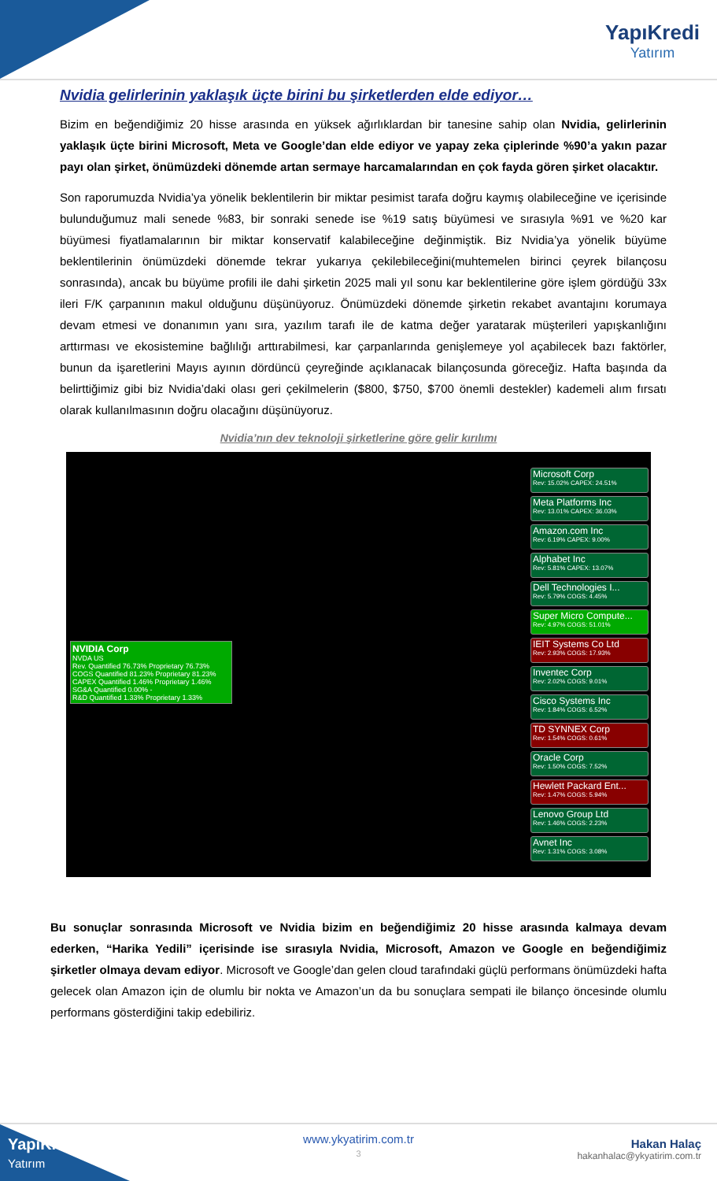YapıKredi
Yatırım
Nvidia gelirlerinin yaklaşık üçte birini bu şirketlerden elde ediyor…
Bizim en beğendiğimiz 20 hisse arasında en yüksek ağırlıklardan bir tanesine sahip olan Nvidia, gelirlerinin yaklaşık üçte birini Microsoft, Meta ve Google’dan elde ediyor ve yapay zeka çiplerinde %90’a yakın pazar payı olan şirket, önümüzdeki dönemde artan sermaye harcamalarından en çok fayda gören şirket olacaktır.
Son raporumuzda Nvidia’ya yönelik beklentilerin bir miktar pesimist tarafa doğru kaymış olabileceğine ve içerisinde bulunduğumuz mali senede %83, bir sonraki senede ise %19 satış büyümesi ve sırasıyla %91 ve %20 kar büyümesi fiyatlamalarının bir miktar konservatif kalabileceğine değinmiştik. Biz Nvidia’ya yönelik büyüme beklentilerinin önümüzdeki dönemde tekrar yukarıya çekilebileceğini(muhtemelen birinci çeyrek bilançosu sonrasında), ancak bu büyüme profili ile dahi şirketin 2025 mali yıl sonu kar beklentilerine göre işlem gördüğü 33x ileri F/K çarpanının makul olduğunu düşünüyoruz. Önümüzdeki dönemde şirketin rekabet avantajını korumaya devam etmesi ve donanımın yanı sıra, yazılım tarafı ile de katma değer yaratarak müşterileri yapışkanlığını arttırması ve ekosistemine bağlılığı arttırabilmesi, kar çarpanlarında genişlemeye yol açabilecek bazı faktörler, bunun da işaretlerini Mayıs ayının dördüncü çeyreğinde açıklanacak bilançosunda göreceğiz. Hafta başında da belirttiğimiz gibi biz Nvidia’daki olası geri çekilmelerin ($800, $750, $700 önemli destekler) kademeli alım fırsatı olarak kullanılmasının doğru olacağını düşünüyoruz.
Nvidia’nın dev teknoloji şirketlerine göre gelir kırılımı
NVIDIA Corp
NVDA US
Rev. Quantified 76.73% Proprietary 76.73%
COGS Quantified 81.23% Proprietary 81.23%
CAPEX Quantified 1.46% Proprietary 1.46%
SG&A Quantified 0.00% -
R&D Quantified 1.33% Proprietary 1.33%
Microsoft Corp
Rev: 15.02% CAPEX: 24.51%
Meta Platforms Inc
Rev: 13.01% CAPEX: 36.03%
Amazon.com Inc
Rev: 6.19% CAPEX: 9.00%
Alphabet Inc
Rev: 5.81% CAPEX: 13.07%
Dell Technologies I...
Rev: 5.79% COGS: 4.45%
Super Micro Compute...
Rev: 4.97% COGS: 51.01%
IEIT Systems Co Ltd
Rev: 2.93% COGS: 17.93%
Inventec Corp
Rev: 2.02% COGS: 9.01%
Cisco Systems Inc
Rev: 1.84% COGS: 6.52%
TD SYNNEX Corp
Rev: 1.54% COGS: 0.61%
Oracle Corp
Rev: 1.50% COGS: 7.52%
Hewlett Packard Ent...
Rev: 1.47% COGS: 5.94%
Lenovo Group Ltd
Rev: 1.46% COGS: 2.23%
Avnet Inc
Rev: 1.31% COGS: 3.08%
Bu sonuçlar sonrasında Microsoft ve Nvidia bizim en beğendiğimiz 20 hisse arasında kalmaya devam ederken, “Harika Yedili” içerisinde ise sırasıyla Nvidia, Microsoft, Amazon ve Google en beğendiğimiz şirketler olmaya devam ediyor. Microsoft ve Google’dan gelen cloud tarafındaki güçlü performans önümüzdeki hafta gelecek olan Amazon için de olumlu bir nokta ve Amazon’un da bu sonuçlara sempati ile bilanço öncesinde olumlu performans gösterdiğini takip edebiliriz.
YapıKredi
Yatırım
www.ykyatirim.com.tr
3
Hakan Halaç
hakanhalac@ykyatirim.com.tr